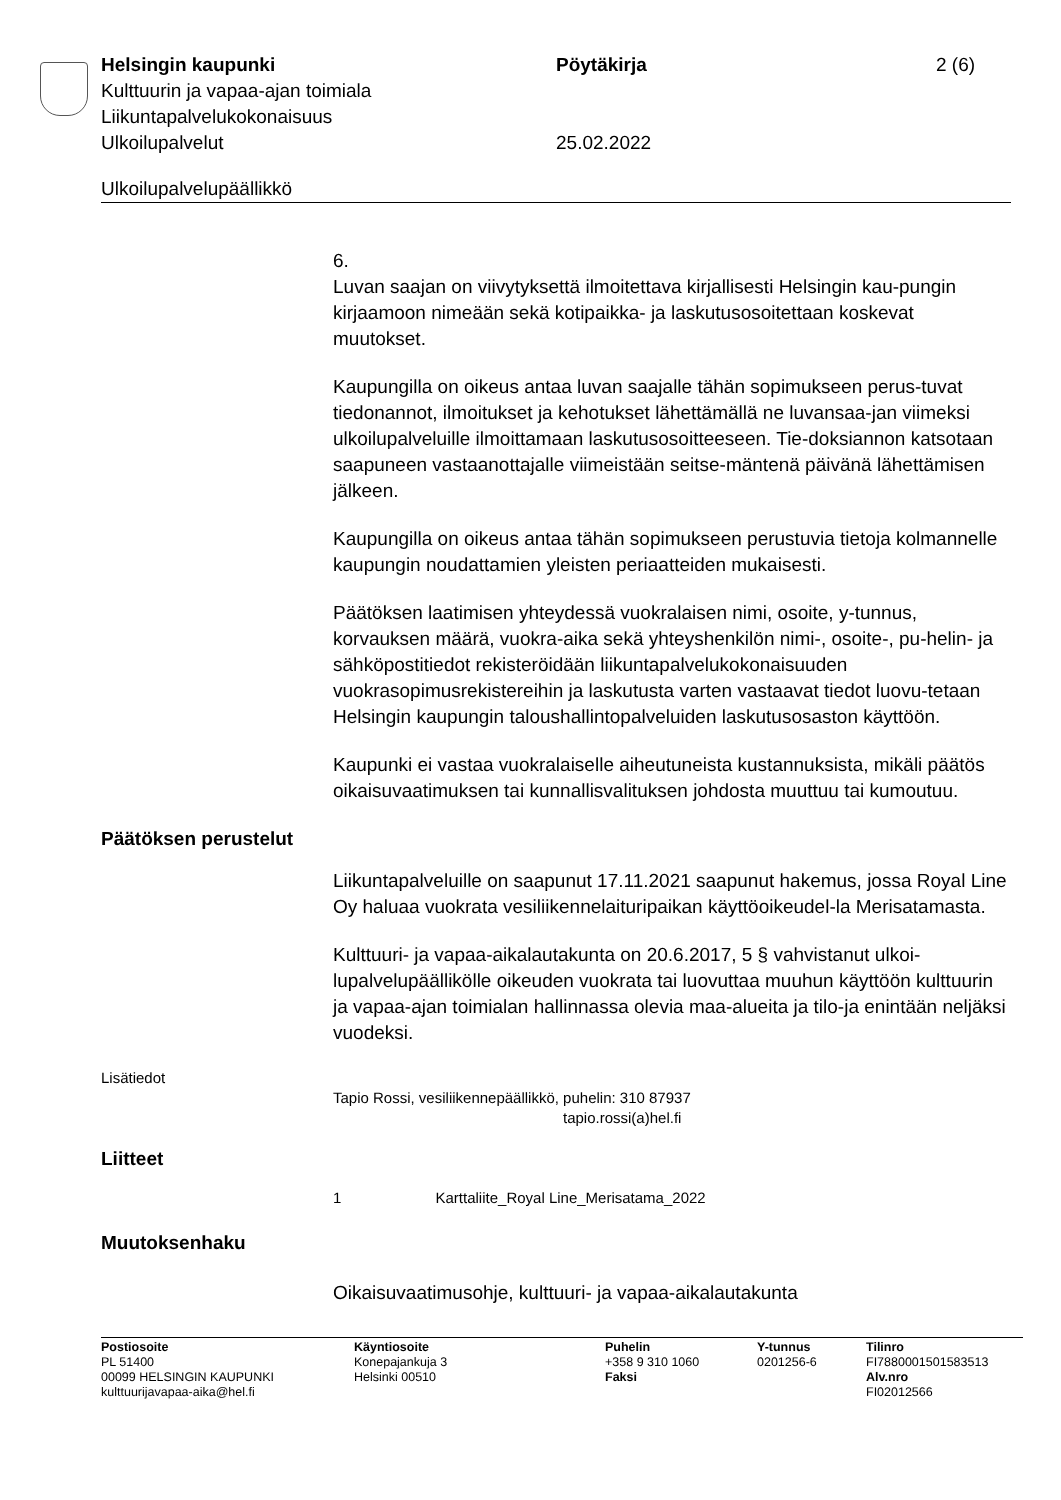Helsingin kaupunki Pöytäkirja 2 (6)
Kulttuurin ja vapaa-ajan toimiala
Liikuntapalvelukokonaisuus
Ulkoilupalvelut 25.02.2022
Ulkoilupalvelupäällikkö
6.
Luvan saajan on viivytyksettä ilmoitettava kirjallisesti Helsingin kau-pungin kirjaamoon nimeään sekä kotipaikka- ja laskutusosoitettaan koskevat muutokset.
Kaupungilla on oikeus antaa luvan saajalle tähän sopimukseen perus-tuvat tiedonannot, ilmoitukset ja kehotukset lähettämällä ne luvansaa-jan viimeksi ulkoilupalveluille ilmoittamaan laskutusosoitteeseen. Tie-doksiannon katsotaan saapuneen vastaanottajalle viimeistään seitse-mäntenä päivänä lähettämisen jälkeen.
Kaupungilla on oikeus antaa tähän sopimukseen perustuvia tietoja kolmannelle kaupungin noudattamien yleisten periaatteiden mukaisesti.
Päätöksen laatimisen yhteydessä vuokralaisen nimi, osoite, y-tunnus, korvauksen määrä, vuokra-aika sekä yhteyshenkilön nimi-, osoite-, pu-helin- ja sähköpostitiedot rekisteröidään liikuntapalvelukokonaisuuden vuokrasopimusrekistereihin ja laskutusta varten vastaavat tiedot luovu-tetaan Helsingin kaupungin taloushallintopalveluiden laskutusosaston käyttöön.
Kaupunki ei vastaa vuokralaiselle aiheutuneista kustannuksista, mikäli päätös oikaisuvaatimuksen tai kunnallisvalituksen johdosta muuttuu tai kumoutuu.
Päätöksen perustelut
Liikuntapalveluille on saapunut 17.11.2021 saapunut hakemus, jossa Royal Line Oy haluaa vuokrata vesiliikennelaituripaikan käyttöoikeudel-la Merisatamasta.
Kulttuuri- ja vapaa-aikalautakunta on 20.6.2017, 5 § vahvistanut ulkoi-lupalvelupäällikölle oikeuden vuokrata tai luovuttaa muuhun käyttöön kulttuurin ja vapaa-ajan toimialan hallinnassa olevia maa-alueita ja tilo-ja enintään neljäksi vuodeksi.
Lisätiedot
Tapio Rossi, vesiliikennepäällikkö, puhelin: 310 87937
tapio.rossi(a)hel.fi
Liitteet
1 Karttaliite_Royal Line_Merisatama_2022
Muutoksenhaku
Oikaisuvaatimusohje, kulttuuri- ja vapaa-aikalautakunta
Postiosoite
PL 51400
00099 HELSINGIN KAUPUNKI
kulttuurijavapaa-aika@hel.fi
Käyntiosoite
Konepajankuja 3
Helsinki 00510
Puhelin
+358 9 310 1060
Faksi
Y-tunnus
0201256-6
Tilinro
FI7880001501583513
Alv.nro
FI02012566